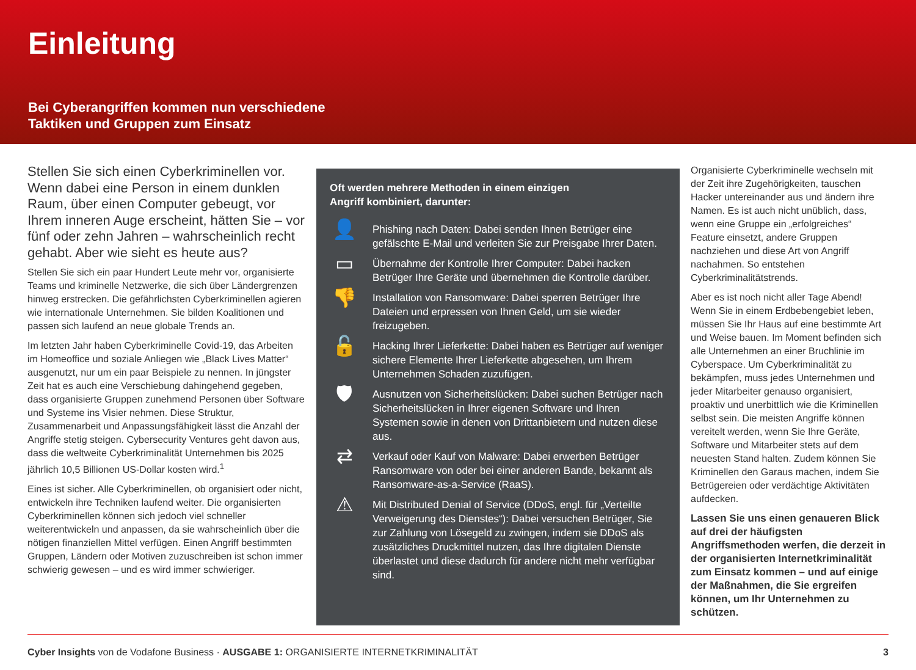Einleitung
Bei Cyberangriffen kommen nun verschiedene
Taktiken und Gruppen zum Einsatz
Stellen Sie sich einen Cyberkriminellen vor. Wenn dabei eine Person in einem dunklen Raum, über einen Computer gebeugt, vor Ihrem inneren Auge erscheint, hätten Sie – vor fünf oder zehn Jahren – wahrscheinlich recht gehabt. Aber wie sieht es heute aus?
Stellen Sie sich ein paar Hundert Leute mehr vor, organisierte Teams und kriminelle Netzwerke, die sich über Ländergrenzen hinweg erstrecken. Die gefährlichsten Cyberkriminellen agieren wie internationale Unternehmen. Sie bilden Koalitionen und passen sich laufend an neue globale Trends an.
Im letzten Jahr haben Cyberkriminelle Covid-19, das Arbeiten im Homeoffice und soziale Anliegen wie „Black Lives Matter“ ausgenutzt, nur um ein paar Beispiele zu nennen. In jüngster Zeit hat es auch eine Verschiebung dahingehend gegeben, dass organisierte Gruppen zunehmend Personen über Software und Systeme ins Visier nehmen. Diese Struktur, Zusammenarbeit und Anpassungsfähigkeit lässt die Anzahl der Angriffe stetig steigen. Cybersecurity Ventures geht davon aus, dass die weltweite Cyberkriminalität Unternehmen bis 2025 jährlich 10,5 Billionen US-Dollar kosten wird.<sup>1</sup>
Eines ist sicher. Alle Cyberkriminellen, ob organisiert oder nicht, entwickeln ihre Techniken laufend weiter. Die organisierten Cyberkriminellen können sich jedoch viel schneller weiterentwickeln und anpassen, da sie wahrscheinlich über die nötigen finanziellen Mittel verfügen. Einen Angriff bestimmten Gruppen, Ländern oder Motiven zuzuschreiben ist schon immer schwierig gewesen – und es wird immer schwieriger.
Oft werden mehrere Methoden in einem einzigen
Angriff kombiniert, darunter:
👤
Phishing nach Daten: Dabei senden Ihnen Betrüger eine gefälschte E-Mail und verleiten Sie zur Preisgabe Ihrer Daten.
▭
Übernahme der Kontrolle Ihrer Computer: Dabei hacken Betrüger Ihre Geräte und übernehmen die Kontrolle darüber.
👎
Installation von Ransomware: Dabei sperren Betrüger Ihre Dateien und erpressen von Ihnen Geld, um sie wieder freizugeben.
🔓
Hacking Ihrer Lieferkette: Dabei haben es Betrüger auf weniger sichere Elemente Ihrer Lieferkette abgesehen, um Ihrem Unternehmen Schaden zuzufügen.
🛡
Ausnutzen von Sicherheitslücken: Dabei suchen Betrüger nach Sicherheitslücken in Ihrer eigenen Software und Ihren Systemen sowie in denen von Drittanbietern und nutzen diese aus.
⇄
Verkauf oder Kauf von Malware: Dabei erwerben Betrüger Ransomware von oder bei einer anderen Bande, bekannt als Ransomware-as-a-Service (RaaS).
⚠
Mit Distributed Denial of Service (DDoS, engl. für „Verteilte Verweigerung des Dienstes“): Dabei versuchen Betrüger, Sie zur Zahlung von Lösegeld zu zwingen, indem sie DDoS als zusätzliches Druckmittel nutzen, das Ihre digitalen Dienste überlastet und diese dadurch für andere nicht mehr verfügbar sind.
Organisierte Cyberkriminelle wechseln mit der Zeit ihre Zugehörigkeiten, tauschen Hacker untereinander aus und ändern ihre Namen. Es ist auch nicht unüblich, dass, wenn eine Gruppe ein „erfolgreiches“ Feature einsetzt, andere Gruppen nachziehen und diese Art von Angriff nachahmen. So entstehen Cyberkriminalitätstrends.
Aber es ist noch nicht aller Tage Abend! Wenn Sie in einem Erdbebengebiet leben, müssen Sie Ihr Haus auf eine bestimmte Art und Weise bauen. Im Moment befinden sich alle Unternehmen an einer Bruchlinie im Cyberspace. Um Cyberkriminalität zu bekämpfen, muss jedes Unternehmen und jeder Mitarbeiter genauso organisiert, proaktiv und unerbittlich wie die Kriminellen selbst sein. Die meisten Angriffe können vereitelt werden, wenn Sie Ihre Geräte, Software und Mitarbeiter stets auf dem neuesten Stand halten. Zudem können Sie Kriminellen den Garaus machen, indem Sie Betrügereien oder verdächtige Aktivitäten aufdecken.
Lassen Sie uns einen genaueren Blick auf drei der häufigsten Angriffsmethoden werfen, die derzeit in der organisierten Internetkriminalität zum Einsatz kommen – und auf einige der Maßnahmen, die Sie ergreifen können, um Ihr Unternehmen zu schützen.
Cyber Insights von de Vodafone Business · AUSGABE 1: ORGANISIERTE INTERNETKRIMINALITÄT
3